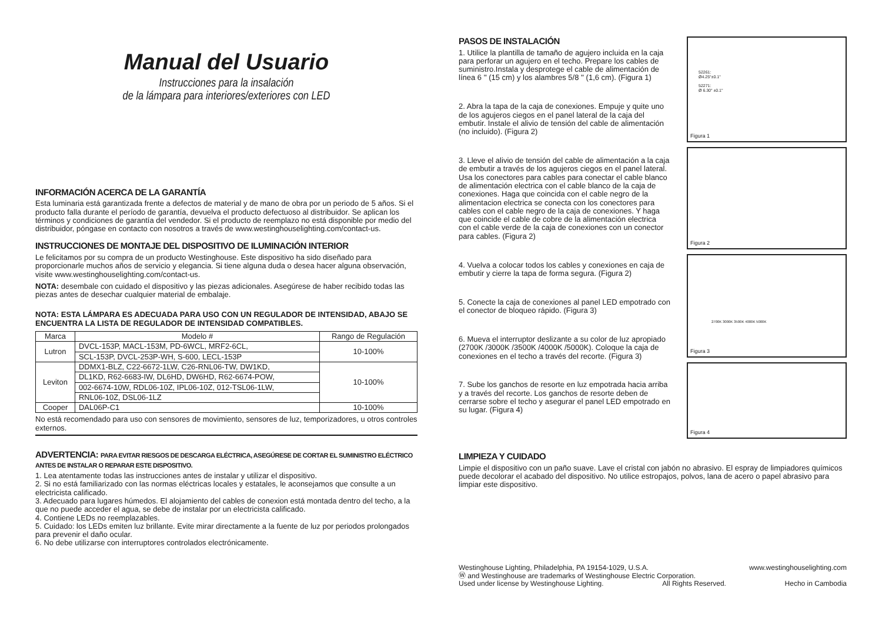Manual del Usuario
Instrucciones para la insalación
de la lámpara para interiores/exteriores con LED
INFORMACIÓN ACERCA DE LA GARANTÍA
Esta luminaria está garantizada frente a defectos de material y de mano de obra por un periodo de 5 años. Si el producto falla durante el período de garantía, devuelva el producto defectuoso al distribuidor. Se aplican los términos y condiciones de garantía del vendedor. Si el producto de reemplazo no está disponible por medio del distribuidor, póngase en contacto con nosotros a través de www.westinghouselighting.com/contact-us.
INSTRUCCIONES DE MONTAJE DEL DISPOSITIVO DE ILUMINACIÓN INTERIOR
Le felicitamos por su compra de un producto Westinghouse. Este dispositivo ha sido diseñado para proporcionarle muchos años de servicio y elegancia. Si tiene alguna duda o desea hacer alguna observación, visite www.westinghouselighting.com/contact-us.
NOTA: desembale con cuidado el dispositivo y las piezas adicionales. Asegúrese de haber recibido todas las piezas antes de desechar cualquier material de embalaje.
NOTA: ESTA LÁMPARA ES ADECUADA PARA USO CON UN REGULADOR DE INTENSIDAD, ABAJO SE ENCUENTRA LA LISTA DE REGULADOR DE INTENSIDAD COMPATIBLES.
| Marca | Modelo # | Rango de Regulación |
| --- | --- | --- |
| Lutron | DVCL-153P, MACL-153M, PD-6WCL, MRF2-6CL, | 10-100% |
| | SCL-153P, DVCL-253P-WH, S-600, LECL-153P | |
| Leviton | DDMX1-BLZ, C22-6672-1LW, C26-RNL06-TW, DW1KD, | 10-100% |
| | DL1KD, R62-6683-IW, DL6HD, DW6HD, R62-6674-POW, | |
| | 002-6674-10W, RDL06-10Z, IPL06-10Z, 012-TSL06-1LW, | |
| | RNL06-10Z, DSL06-1LZ | |
| Cooper | DAL06P-C1 | 10-100% |
No está recomendado para uso con sensores de movimiento, sensores de luz, temporizadores, u otros controles externos.
ADVERTENCIA: PARA EVITAR RIESGOS DE DESCARGA ELÉCTRICA, ASEGÚRESE DE CORTAR EL SUMINISTRO ELÉCTRICO ANTES DE INSTALAR O REPARAR ESTE DISPOSITIVO.
1. Lea atentamente todas las instrucciones antes de instalar y utilizar el dispositivo.
2. Si no está familiarizado con las normas eléctricas locales y estatales, le aconsejamos que consulte a un electricista calificado.
3. Adecuado para lugares húmedos. El alojamiento del cables de conexion está montada dentro del techo, a la que no puede acceder el agua, se debe de instalar por un electricista calificado.
4. Contiene LEDs no reemplazables.
5. Cuidado: los LEDs emiten luz brillante. Evite mirar directamente a la fuente de luz por periodos prolongados para prevenir el daño ocular.
6. No debe utilizarse con interruptores controlados electrónicamente.
PASOS DE INSTALACIÓN
1. Utilice la plantilla de tamaño de agujero incluida en la caja para perforar un agujero en el techo. Prepare los cables de suministro.Instala y desprotege el cable de alimentación de línea 6 '' (15 cm) y los alambres 5/8 '' (1,6 cm). (Figura 1)
2. Abra la tapa de la caja de conexiones. Empuje y quite uno de los agujeros ciegos en el panel lateral de la caja del embutir. Instale el alivio de tensión del cable de alimentación (no incluido). (Figura 2)
3. Lleve el alivio de tensión del cable de alimentación a la caja de embutir a través de los agujeros ciegos en el panel lateral. Usa los conectores para cables para conectar el cable blanco de alimentación electrica con el cable blanco de la caja de conexiones. Haga que coincida con el cable negro de la alimentacion electrica se conecta con los conectores para cables con el cable negro de la caja de conexiones. Y haga que coincide el cable de cobre de la alimentación electrica con el cable verde de la caja de conexiones con un conector para cables. (Figura 2)
4. Vuelva a colocar todos los cables y conexiones en caja de embutir y cierre la tapa de forma segura. (Figura 2)
5. Conecte la caja de conexiones al panel LED empotrado con el conector de bloqueo rápido. (Figura 3)
6. Mueva el interruptor deslizante a su color de luz apropiado (2700K /3000K /3500K /4000K /5000K). Coloque la caja de conexiones en el techo a través del recorte. (Figura 3)
7. Sube los ganchos de resorte en luz empotrada hacia arriba y a través del recorte. Los ganchos de resorte deben de cerrarse sobre el techo y asegurar el panel LED empotrado en su lugar. (Figura 4)
52261:
Ø4.25"±0.1"
52271:
Ø 6.30" ±0.1"
Figura 1
Figura 2
2700K 3000K 3500K 4000K 5000K
Figura 3
Figura 4
LIMPIEZA Y CUIDADO
Limpie el dispositivo con un paño suave. Lave el cristal con jabón no abrasivo. El espray de limpiadores químicos puede decolorar el acabado del dispositivo. No utilice estropajos, polvos, lana de acero o papel abrasivo para limpiar este dispositivo.
Westinghouse Lighting, Philadelphia, PA 19154-1029, U.S.A. www.westinghouselighting.com
Ⓦ and Westinghouse are trademarks of Westinghouse Electric Corporation.
Used under license by Westinghouse Lighting. All Rights Reserved. Hecho in Cambodia